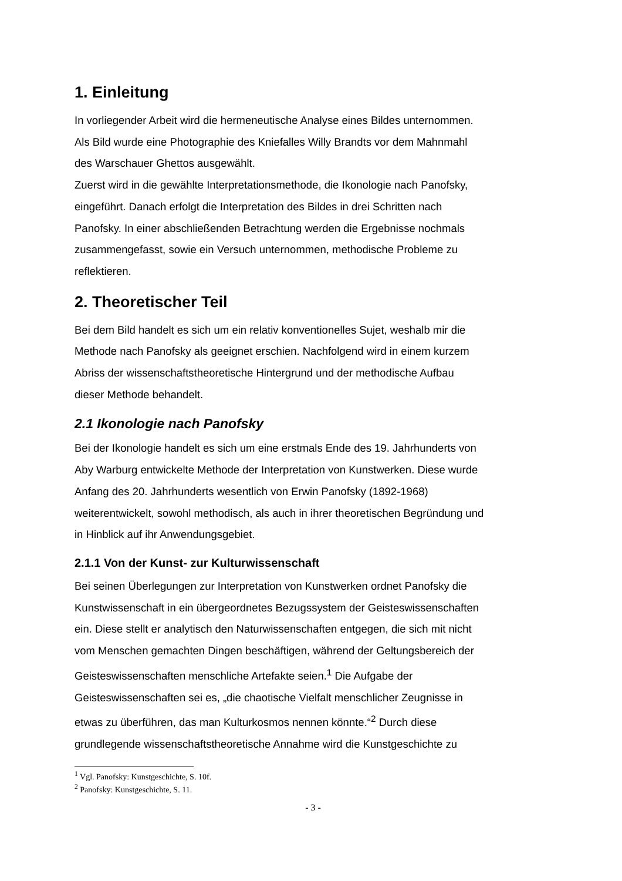1. Einleitung
In vorliegender Arbeit wird die hermeneutische Analyse eines Bildes unternommen.
Als Bild wurde eine Photographie des Kniefalles Willy Brandts vor dem Mahnmahl
des Warschauer Ghettos ausgewählt.
Zuerst wird in die gewählte Interpretationsmethode, die Ikonologie nach Panofsky,
eingeführt. Danach erfolgt die Interpretation des Bildes in drei Schritten nach
Panofsky. In einer abschließenden Betrachtung werden die Ergebnisse nochmals
zusammengefasst, sowie ein Versuch unternommen, methodische Probleme zu
reflektieren.
2. Theoretischer Teil
Bei dem Bild handelt es sich um ein relativ konventionelles Sujet, weshalb mir die
Methode nach Panofsky als geeignet erschien. Nachfolgend wird in einem kurzem
Abriss der wissenschaftstheoretische Hintergrund und der methodische Aufbau
dieser Methode behandelt.
2.1 Ikonologie nach Panofsky
Bei der Ikonologie handelt es sich um eine erstmals Ende des 19. Jahrhunderts von
Aby Warburg entwickelte Methode der Interpretation von Kunstwerken. Diese wurde
Anfang des 20. Jahrhunderts wesentlich von Erwin Panofsky (1892-1968)
weiterentwickelt, sowohl methodisch, als auch in ihrer theoretischen Begründung und
in Hinblick auf ihr Anwendungsgebiet.
2.1.1 Von der Kunst- zur Kulturwissenschaft
Bei seinen Überlegungen zur Interpretation von Kunstwerken ordnet Panofsky die
Kunstwissenschaft in ein übergeordnetes Bezugssystem der Geisteswissenschaften
ein. Diese stellt er analytisch den Naturwissenschaften entgegen, die sich mit nicht
vom Menschen gemachten Dingen beschäftigen, während der Geltungsbereich der
Geisteswissenschaften menschliche Artefakte seien.<sup>1</sup> Die Aufgabe der
Geisteswissenschaften sei es, „die chaotische Vielfalt menschlicher Zeugnisse in
etwas zu überführen, das man Kulturkosmos nennen könnte.“<sup>2</sup> Durch diese
grundlegende wissenschaftstheoretische Annahme wird die Kunstgeschichte zu
<sup>1</sup> Vgl. Panofsky: Kunstgeschichte, S. 10f.
<sup>2</sup> Panofsky: Kunstgeschichte, S. 11.
- 3 -